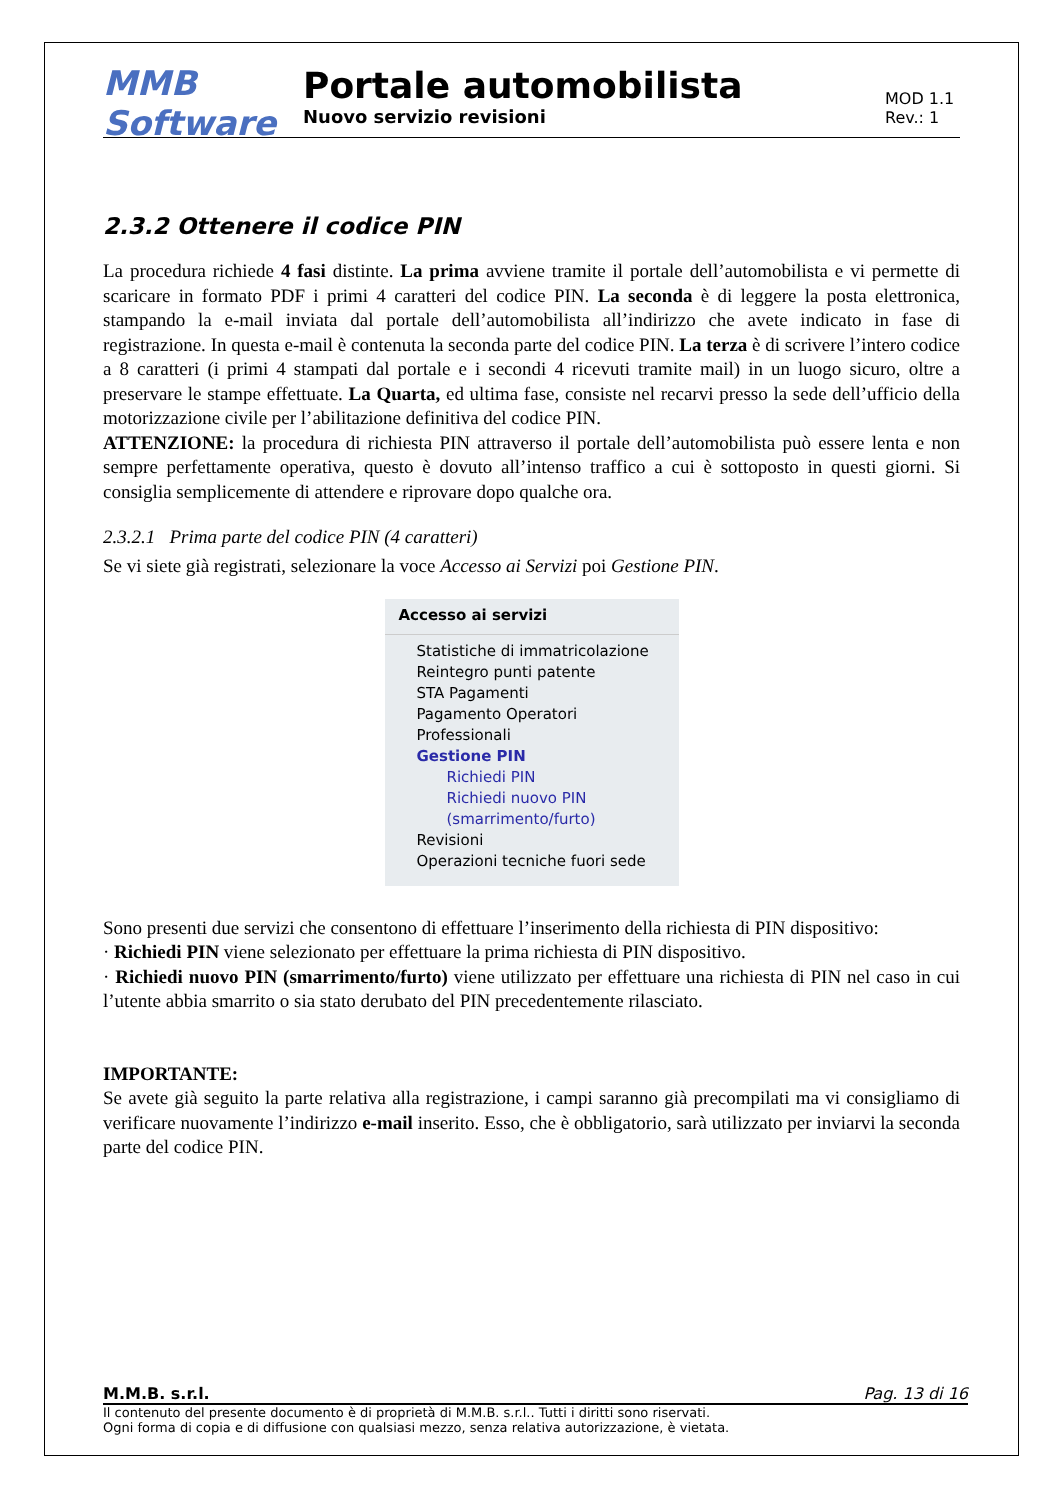MMB Software
Portale automobilista
Nuovo servizio revisioni
MOD 1.1
Rev.: 1
2.3.2 Ottenere il codice PIN
La procedura richiede 4 fasi distinte. La prima avviene tramite il portale dell’automobilista e vi permette di scaricare in formato PDF i primi 4 caratteri del codice PIN. La seconda è di leggere la posta elettronica, stampando la e-mail inviata dal portale dell’automobilista all’indirizzo che avete indicato in fase di registrazione. In questa e-mail è contenuta la seconda parte del codice PIN. La terza è di scrivere l’intero codice a 8 caratteri (i primi 4 stampati dal portale e i secondi 4 ricevuti tramite mail) in un luogo sicuro, oltre a preservare le stampe effettuate. La Quarta, ed ultima fase, consiste nel recarvi presso la sede dell’ufficio della motorizzazione civile per l’abilitazione definitiva del codice PIN.
ATTENZIONE: la procedura di richiesta PIN attraverso il portale dell’automobilista può essere lenta e non sempre perfettamente operativa, questo è dovuto all’intenso traffico a cui è sottoposto in questi giorni. Si consiglia semplicemente di attendere e riprovare dopo qualche ora.
2.3.2.1 Prima parte del codice PIN (4 caratteri)
Se vi siete già registrati, selezionare la voce Accesso ai Servizi poi Gestione PIN.
Accesso ai servizi
Statistiche di immatricolazione
Reintegro punti patente
STA Pagamenti
Pagamento Operatori
Professionali
Gestione PIN
Richiedi PIN
Richiedi nuovo PIN
(smarrimento/furto)
Revisioni
Operazioni tecniche fuori sede
Sono presenti due servizi che consentono di effettuare l’inserimento della richiesta di PIN dispositivo:
· Richiedi PIN viene selezionato per effettuare la prima richiesta di PIN dispositivo.
· Richiedi nuovo PIN (smarrimento/furto) viene utilizzato per effettuare una richiesta di PIN nel caso in cui l’utente abbia smarrito o sia stato derubato del PIN precedentemente rilasciato.
IMPORTANTE:
Se avete già seguito la parte relativa alla registrazione, i campi saranno già precompilati ma vi consigliamo di verificare nuovamente l’indirizzo e-mail inserito. Esso, che è obbligatorio, sarà utilizzato per inviarvi la seconda parte del codice PIN.
M.M.B. s.r.l. Pag. 13 di 16
Il contenuto del presente documento è di proprietà di M.M.B. s.r.l.. Tutti i diritti sono riservati.
Ogni forma di copia e di diffusione con qualsiasi mezzo, senza relativa autorizzazione, è vietata.